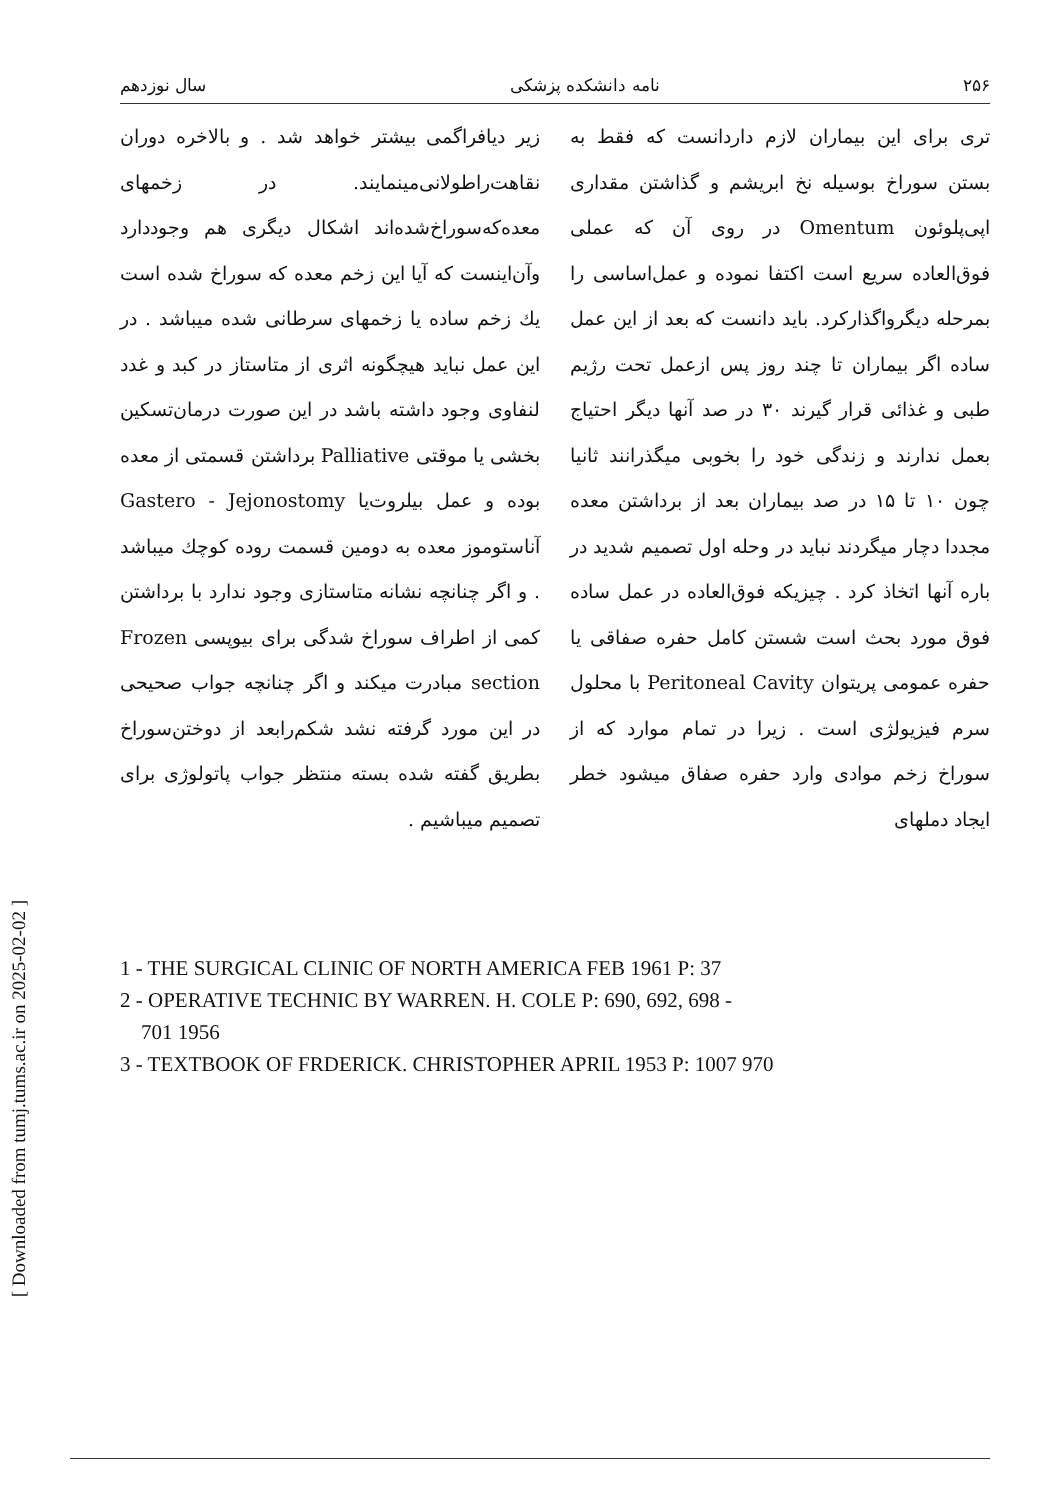[ Downloaded from tumj.tums.ac.ir on 2025-02-02 ]
۲۵۶ نامه دانشکده پزشکی سال نوزدهم
تری برای این بیماران لازم داردانست که فقط به بستن سوراخ بوسیله نخ ابریشم و گذاشتن مقداری اپی‌پلوئون Omentum در روی آن که عملی فوق‌العاده سریع است اکتفا نموده و عمل‌اساسی را بمرحله دیگرواگذارکرد. باید دانست که بعد از این عمل ساده اگر بیماران تا چند روز پس ازعمل تحت رژیم طبی و غذائی قرار گیرند ۳۰ در صد آنها دیگر احتیاج بعمل ندارند و زندگی خود را بخوبی میگذرانند ثانیا چون ۱۰ تا ۱۵ در صد بیماران بعد از برداشتن معده مجددا دچار میگردند نباید در وحله اول تصمیم شدید در باره آنها اتخاذ کرد . چیزیکه فوق‌العاده در عمل ساده فوق مورد بحث است شستن کامل حفره صفاقی یا حفره عمومی پریتوان Peritoneal Cavity با محلول سرم فیزیولژی است . زیرا در تمام موارد که از سوراخ زخم موادی وارد حفره صفاق میشود خطر ایجاد دملهای
زیر دیافراگمی بیشتر خواهد شد . و بالاخره دوران نقاهت‌راطولانی‌مینمایند. در زخمهای معده‌که‌سوراخ‌شده‌اند اشکال دیگری هم وجوددارد وآن‌اینست که آیا این زخم معده که سوراخ شده است یك زخم ساده یا زخمهای سرطانی شده میباشد . در این عمل نباید هیچگونه اثری از متاستاز در کبد و غدد لنفاوی وجود داشته باشد در این صورت درمان‌تسکین بخشی یا موقتی Palliative برداشتن قسمتی از معده بوده و عمل بیلروت‌یا Gastero - Jejonostomy آناستوموز معده به دومین قسمت روده کوچك میباشد . و اگر چنانچه نشانه متاستازی وجود ندارد با برداشتن کمی از اطراف سوراخ شدگی برای بیوپسی Frozen section مبادرت میکند و اگر چنانچه جواب صحیحی در این مورد گرفته نشد شکم‌رابعد از دوختن‌سوراخ بطریق گفته شده بسته منتظر جواب پاتولوژی برای تصمیم میباشیم .
1 - THE SURGICAL CLINIC OF NORTH AMERICA FEB 1961 P: 37
2 - OPERATIVE TECHNIC BY WARREN. H. COLE P: 690, 692, 698 -
701 1956
3 - TEXTBOOK OF FRDERICK. CHRISTOPHER APRIL 1953 P: 1007 970